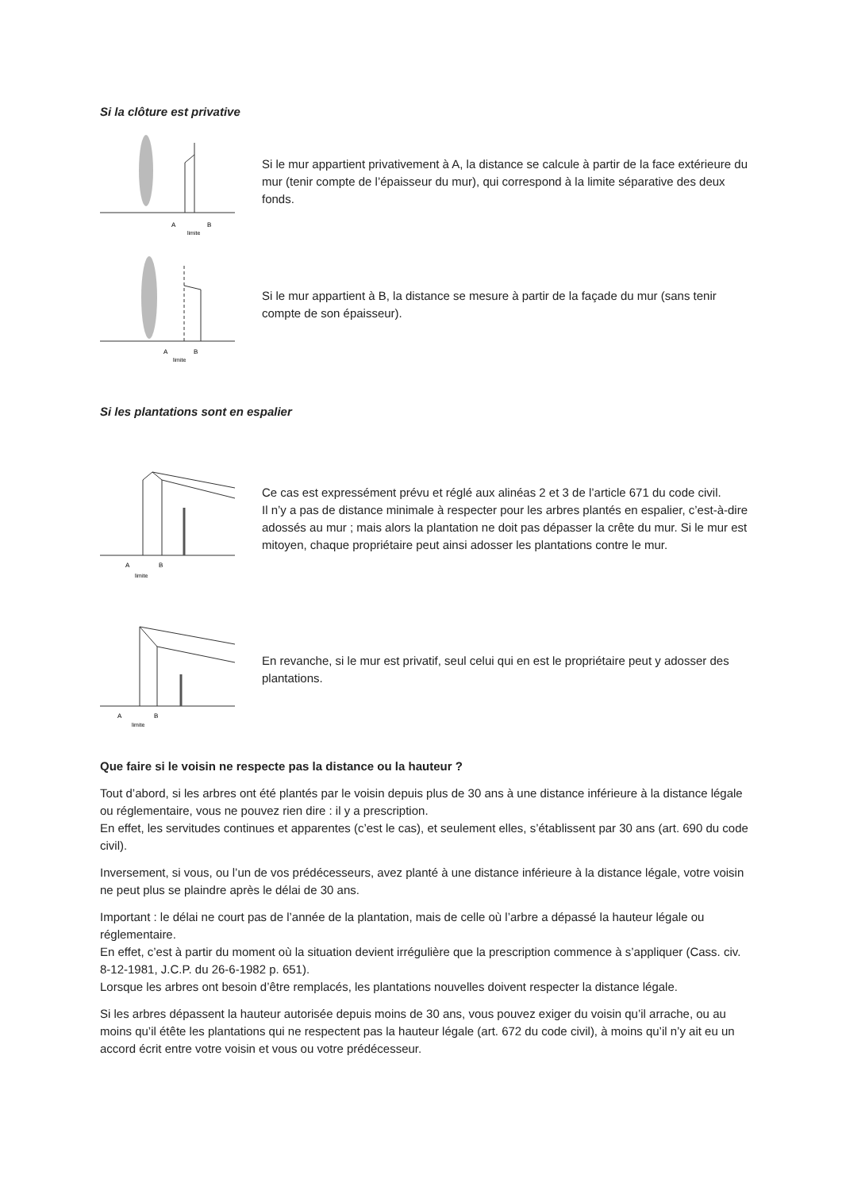Si la clôture est privative
A
B
limite
Si le mur appartient privativement à A, la distance se calcule à partir de la face extérieure du mur (tenir compte de l’épaisseur du mur), qui correspond à la limite séparative des deux fonds.
A
B
limite
Si le mur appartient à B, la distance se mesure à partir de la façade du mur (sans tenir compte de son épaisseur).
Si les plantations sont en espalier
A
B
limite
Ce cas est expressément prévu et réglé aux alinéas 2 et 3 de l’article 671 du code civil.
Il n’y a pas de distance minimale à respecter pour les arbres plantés en espalier, c’est-à-dire adossés au mur ; mais alors la plantation ne doit pas dépasser la crête du mur. Si le mur est mitoyen, chaque propriétaire peut ainsi adosser les plantations contre le mur.
A
B
limite
En revanche, si le mur est privatif, seul celui qui en est le propriétaire peut y adosser des plantations.
Que faire si le voisin ne respecte pas la distance ou la hauteur ?
Tout d’abord, si les arbres ont été plantés par le voisin depuis plus de 30 ans à une distance inférieure à la distance légale ou réglementaire, vous ne pouvez rien dire : il y a prescription.
En effet, les servitudes continues et apparentes (c’est le cas), et seulement elles, s’établissent par 30 ans (art. 690 du code civil).
Inversement, si vous, ou l’un de vos prédécesseurs, avez planté à une distance inférieure à la distance légale, votre voisin ne peut plus se plaindre après le délai de 30 ans.
Important : le délai ne court pas de l’année de la plantation, mais de celle où l’arbre a dépassé la hauteur légale ou réglementaire.
En effet, c’est à partir du moment où la situation devient irrégulière que la prescription commence à s’appliquer (Cass. civ. 8-12-1981, J.C.P. du 26-6-1982 p. 651).
Lorsque les arbres ont besoin d’être remplacés, les plantations nouvelles doivent respecter la distance légale.
Si les arbres dépassent la hauteur autorisée depuis moins de 30 ans, vous pouvez exiger du voisin qu’il arrache, ou au moins qu’il étête les plantations qui ne respectent pas la hauteur légale (art. 672 du code civil), à moins qu’il n’y ait eu un accord écrit entre votre voisin et vous ou votre prédécesseur.